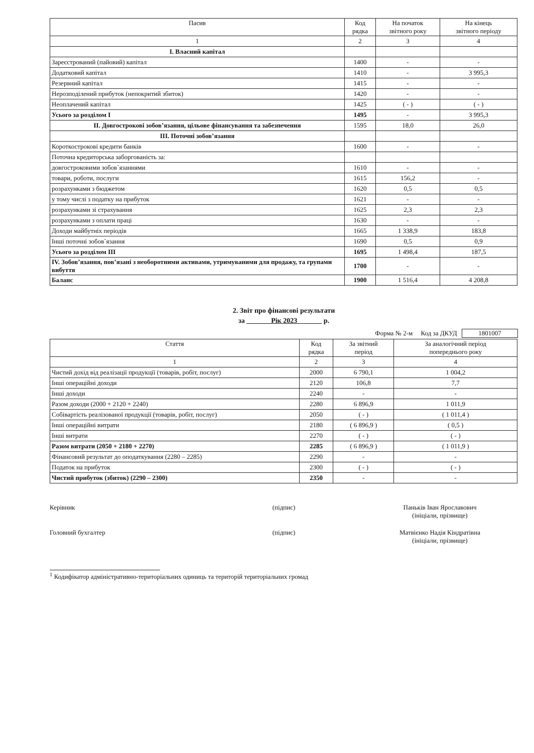| Пасив | Код рядка | На початок звітного року | На кінець звітного періоду |
| --- | --- | --- | --- |
| 1 | 2 | 3 | 4 |
| I. Власний капітал | | | |
| Зареєстрований (пайовий) капітал | 1400 | - | - |
| Додатковий капітал | 1410 | - | 3 995,3 |
| Резервний капітал | 1415 | - | - |
| Нерозподілений прибуток (непокритий збиток) | 1420 | - | - |
| Неоплачений капітал | 1425 | ( - ) | ( - ) |
| Усього за розділом I | 1495 | - | 3 995,3 |
| II. Довгострокові зобов’язання, цільове фінансування та забезпечення | 1595 | 18,0 | 26,0 |
| III. Поточні зобов’язання | | | |
| Короткострокові кредити банків | 1600 | - | - |
| Поточна кредиторська заборгованість за: | | | |
| довгостроковими зобов`язаннями | 1610 | - | - |
| товари, роботи, послуги | 1615 | 156,2 | - |
| розрахунками з бюджетом | 1620 | 0,5 | 0,5 |
| у тому числі з податку на прибуток | 1621 | - | - |
| розрахунками зі страхування | 1625 | 2,3 | 2,3 |
| розрахунками з оплати праці | 1630 | - | - |
| Доходи майбутніх періодів | 1665 | 1 338,9 | 183,8 |
| Інші поточні зобов`язання | 1690 | 0,5 | 0,9 |
| Усього за розділом III | 1695 | 1 498,4 | 187,5 |
| IV. Зобов’язання, пов’язані з необоротними активами, утримуваними для продажу, та групами вибуття | 1700 | - | - |
| Баланс | 1900 | 1 516,4 | 4 208,8 |
2. Звіт про фінансові результати
за Рік 2023 р.
Форма № 2-м Код за ДКУД 1801007
| Стаття | Код рядка | За звітний період | За аналогічний період попереднього року |
| --- | --- | --- | --- |
| 1 | 2 | 3 | 4 |
| Чистий дохід від реалізації продукції (товарів, робіт, послуг) | 2000 | 6 790,1 | 1 004,2 |
| Інші операційні доходи | 2120 | 106,8 | 7,7 |
| Інші доходи | 2240 | - | - |
| Разом доходи (2000 + 2120 + 2240) | 2280 | 6 896,9 | 1 011,9 |
| Собівартість реалізованої продукції (товарів, робіт, послуг) | 2050 | ( - ) | ( 1 011,4 ) |
| Інші операційні витрати | 2180 | ( 6 896,9 ) | ( 0,5 ) |
| Інші витрати | 2270 | ( - ) | ( - ) |
| Разом витрати (2050 + 2180 + 2270) | 2285 | ( 6 896,9 ) | ( 1 011,9 ) |
| Фінансовий результат до оподаткування (2280 – 2285) | 2290 | - | - |
| Податок на прибуток | 2300 | ( - ) | ( - ) |
| Чистий прибуток (збиток) (2290 – 2300) | 2350 | - | - |
Керівник (підпис) Паньків Іван Ярославович
(ініціали, прізвище)
Головний бухгалтер (підпис) Матвієнко Надія Кіндратівна
(ініціали, прізвище)
<sup>1</sup> Кодифікатор адміністративно-територіальних одиниць та територій територіальних громад